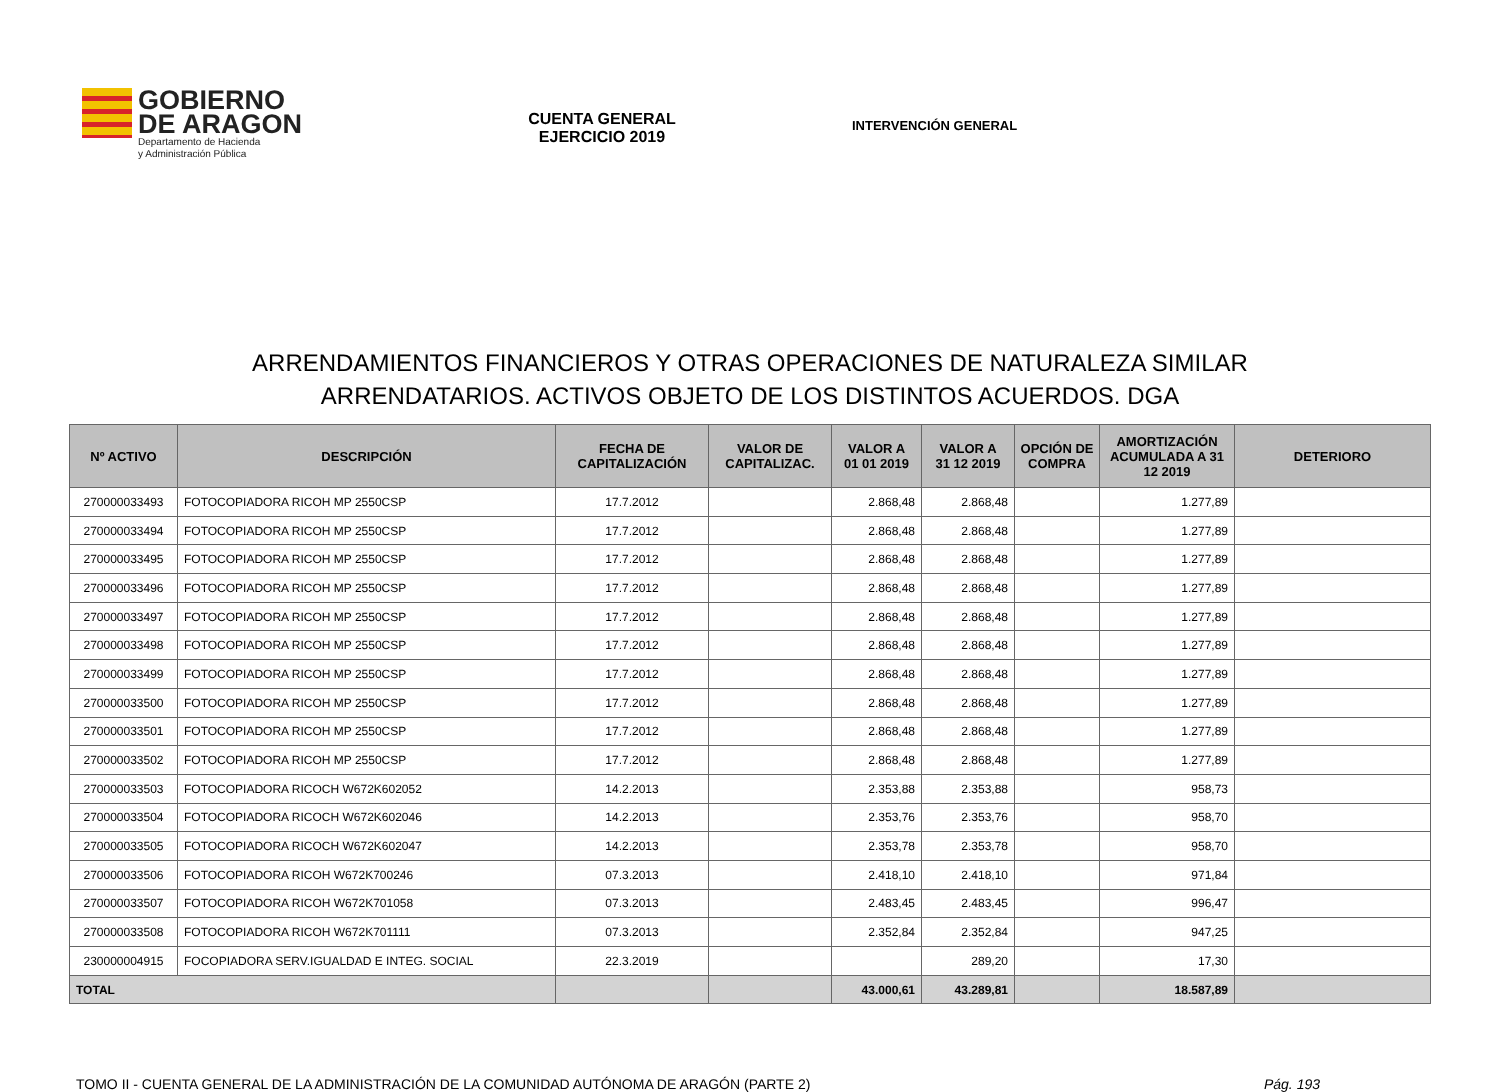GOBIERNO
DE ARAGON
Departamento de Hacienda
y Administración Pública
CUENTA GENERAL
EJERCICIO 2019
INTERVENCIÓN GENERAL
ARRENDAMIENTOS FINANCIEROS Y OTRAS OPERACIONES DE NATURALEZA SIMILAR
ARRENDATARIOS. ACTIVOS OBJETO DE LOS DISTINTOS ACUERDOS. DGA
| Nº ACTIVO | DESCRIPCIÓN | FECHA DE CAPITALIZACIÓN | VALOR DE CAPITALIZAC. | VALOR A 01 01 2019 | VALOR A 31 12 2019 | OPCIÓN DE COMPRA | AMORTIZACIÓN ACUMULADA A 31 12 2019 | DETERIORO |
| --- | --- | --- | --- | --- | --- | --- | --- | --- |
| 270000033493 | FOTOCOPIADORA RICOH MP 2550CSP | 17.7.2012 | | 2.868,48 | 2.868,48 | | 1.277,89 | |
| 270000033494 | FOTOCOPIADORA RICOH MP 2550CSP | 17.7.2012 | | 2.868,48 | 2.868,48 | | 1.277,89 | |
| 270000033495 | FOTOCOPIADORA RICOH MP 2550CSP | 17.7.2012 | | 2.868,48 | 2.868,48 | | 1.277,89 | |
| 270000033496 | FOTOCOPIADORA RICOH MP 2550CSP | 17.7.2012 | | 2.868,48 | 2.868,48 | | 1.277,89 | |
| 270000033497 | FOTOCOPIADORA RICOH MP 2550CSP | 17.7.2012 | | 2.868,48 | 2.868,48 | | 1.277,89 | |
| 270000033498 | FOTOCOPIADORA RICOH MP 2550CSP | 17.7.2012 | | 2.868,48 | 2.868,48 | | 1.277,89 | |
| 270000033499 | FOTOCOPIADORA RICOH MP 2550CSP | 17.7.2012 | | 2.868,48 | 2.868,48 | | 1.277,89 | |
| 270000033500 | FOTOCOPIADORA RICOH MP 2550CSP | 17.7.2012 | | 2.868,48 | 2.868,48 | | 1.277,89 | |
| 270000033501 | FOTOCOPIADORA RICOH MP 2550CSP | 17.7.2012 | | 2.868,48 | 2.868,48 | | 1.277,89 | |
| 270000033502 | FOTOCOPIADORA RICOH MP 2550CSP | 17.7.2012 | | 2.868,48 | 2.868,48 | | 1.277,89 | |
| 270000033503 | FOTOCOPIADORA RICOCH W672K602052 | 14.2.2013 | | 2.353,88 | 2.353,88 | | 958,73 | |
| 270000033504 | FOTOCOPIADORA RICOCH W672K602046 | 14.2.2013 | | 2.353,76 | 2.353,76 | | 958,70 | |
| 270000033505 | FOTOCOPIADORA RICOCH W672K602047 | 14.2.2013 | | 2.353,78 | 2.353,78 | | 958,70 | |
| 270000033506 | FOTOCOPIADORA RICOH W672K700246 | 07.3.2013 | | 2.418,10 | 2.418,10 | | 971,84 | |
| 270000033507 | FOTOCOPIADORA RICOH W672K701058 | 07.3.2013 | | 2.483,45 | 2.483,45 | | 996,47 | |
| 270000033508 | FOTOCOPIADORA RICOH W672K701111 | 07.3.2013 | | 2.352,84 | 2.352,84 | | 947,25 | |
| 230000004915 | FOCOPIADORA SERV.IGUALDAD E INTEG. SOCIAL | 22.3.2019 | | | 289,20 | | 17,30 | |
| TOTAL | | | | 43.000,61 | 43.289,81 | | 18.587,89 | |
TOMO II - CUENTA GENERAL DE LA ADMINISTRACIÓN DE LA COMUNIDAD AUTÓNOMA DE ARAGÓN (PARTE 2) Pág. 193